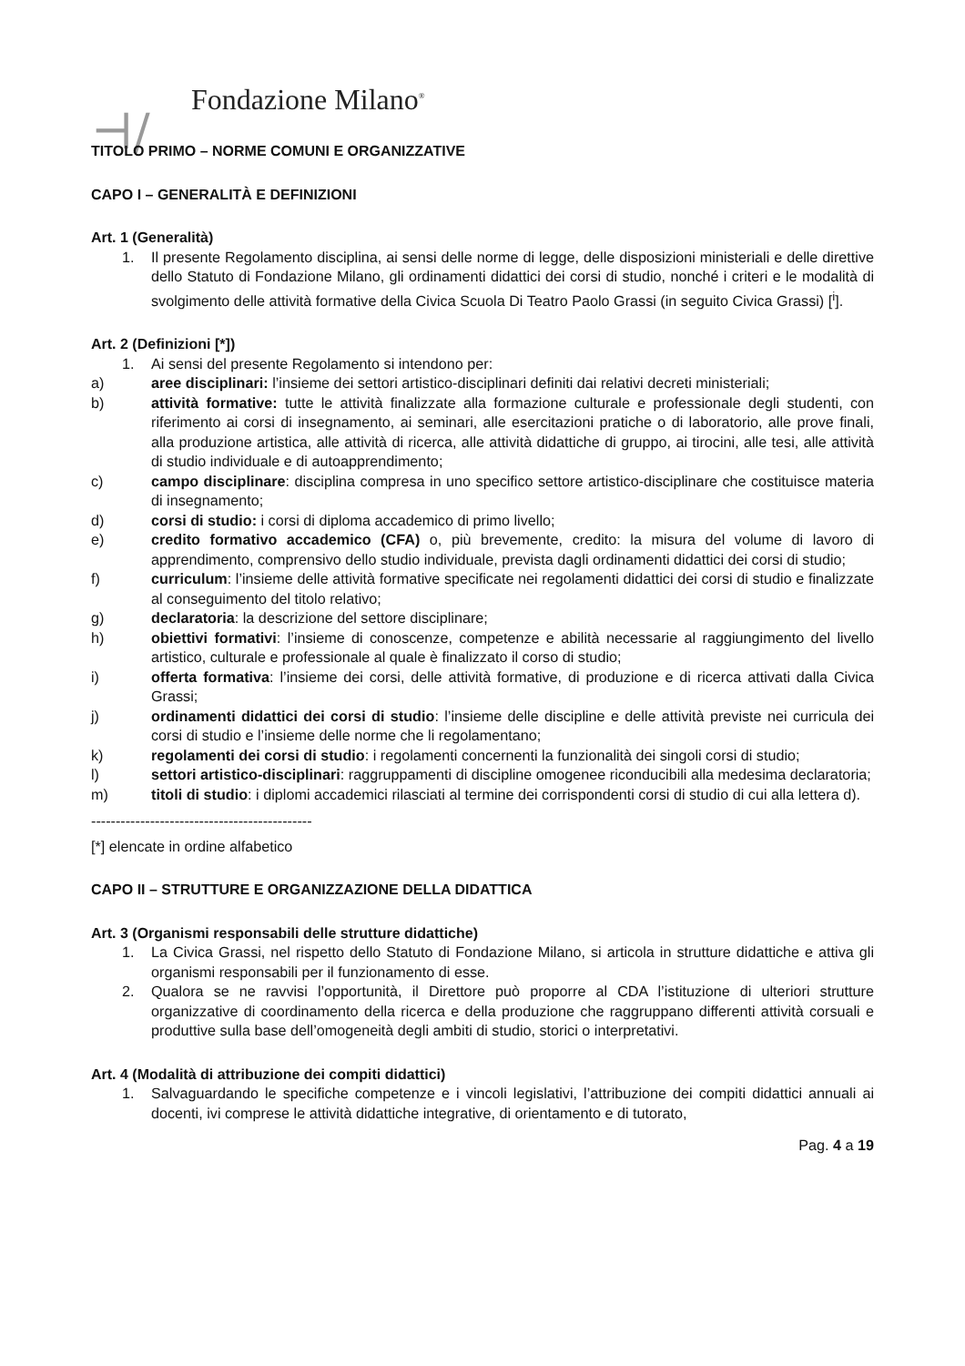⊣/
Fondazione Milano<sup>®</sup>
TITOLO PRIMO – NORME COMUNI E ORGANIZZATIVE
CAPO I – GENERALITÀ E DEFINIZIONI
Art. 1 (Generalità)
1. Il presente Regolamento disciplina, ai sensi delle norme di legge, delle disposizioni ministeriali e delle direttive dello Statuto di Fondazione Milano, gli ordinamenti didattici dei corsi di studio, nonché i criteri e le modalità di svolgimento delle attività formative della Civica Scuola Di Teatro Paolo Grassi (in seguito Civica Grassi) [<sup>i</sup>].
Art. 2 (Definizioni [*])
1. Ai sensi del presente Regolamento si intendono per:
a) aree disciplinari: l’insieme dei settori artistico-disciplinari definiti dai relativi decreti ministeriali;
b) attività formative: tutte le attività finalizzate alla formazione culturale e professionale degli studenti, con riferimento ai corsi di insegnamento, ai seminari, alle esercitazioni pratiche o di laboratorio, alle prove finali, alla produzione artistica, alle attività di ricerca, alle attività didattiche di gruppo, ai tirocini, alle tesi, alle attività di studio individuale e di autoapprendimento;
c) campo disciplinare: disciplina compresa in uno specifico settore artistico-disciplinare che costituisce materia di insegnamento;
d) corsi di studio: i corsi di diploma accademico di primo livello;
e) credito formativo accademico (CFA) o, più brevemente, credito: la misura del volume di lavoro di apprendimento, comprensivo dello studio individuale, prevista dagli ordinamenti didattici dei corsi di studio;
f) curriculum: l’insieme delle attività formative specificate nei regolamenti didattici dei corsi di studio e finalizzate al conseguimento del titolo relativo;
g) declaratoria: la descrizione del settore disciplinare;
h) obiettivi formativi: l’insieme di conoscenze, competenze e abilità necessarie al raggiungimento del livello artistico, culturale e professionale al quale è finalizzato il corso di studio;
i) offerta formativa: l’insieme dei corsi, delle attività formative, di produzione e di ricerca attivati dalla Civica Grassi;
j) ordinamenti didattici dei corsi di studio: l’insieme delle discipline e delle attività previste nei curricula dei corsi di studio e l’insieme delle norme che li regolamentano;
k) regolamenti dei corsi di studio: i regolamenti concernenti la funzionalità dei singoli corsi di studio;
l) settori artistico-disciplinari: raggruppamenti di discipline omogenee riconducibili alla medesima declaratoria;
m) titoli di studio: i diplomi accademici rilasciati al termine dei corrispondenti corsi di studio di cui alla lettera d).
---------------------------------------------
[*] elencate in ordine alfabetico
CAPO II – STRUTTURE E ORGANIZZAZIONE DELLA DIDATTICA
Art. 3 (Organismi responsabili delle strutture didattiche)
1. La Civica Grassi, nel rispetto dello Statuto di Fondazione Milano, si articola in strutture didattiche e attiva gli organismi responsabili per il funzionamento di esse.
2. Qualora se ne ravvisi l’opportunità, il Direttore può proporre al CDA l’istituzione di ulteriori strutture organizzative di coordinamento della ricerca e della produzione che raggruppano differenti attività corsuali e produttive sulla base dell’omogeneità degli ambiti di studio, storici o interpretativi.
Art. 4 (Modalità di attribuzione dei compiti didattici)
1. Salvaguardando le specifiche competenze e i vincoli legislativi, l’attribuzione dei compiti didattici annuali ai docenti, ivi comprese le attività didattiche integrative, di orientamento e di tutorato,
Pag. 4 a 19